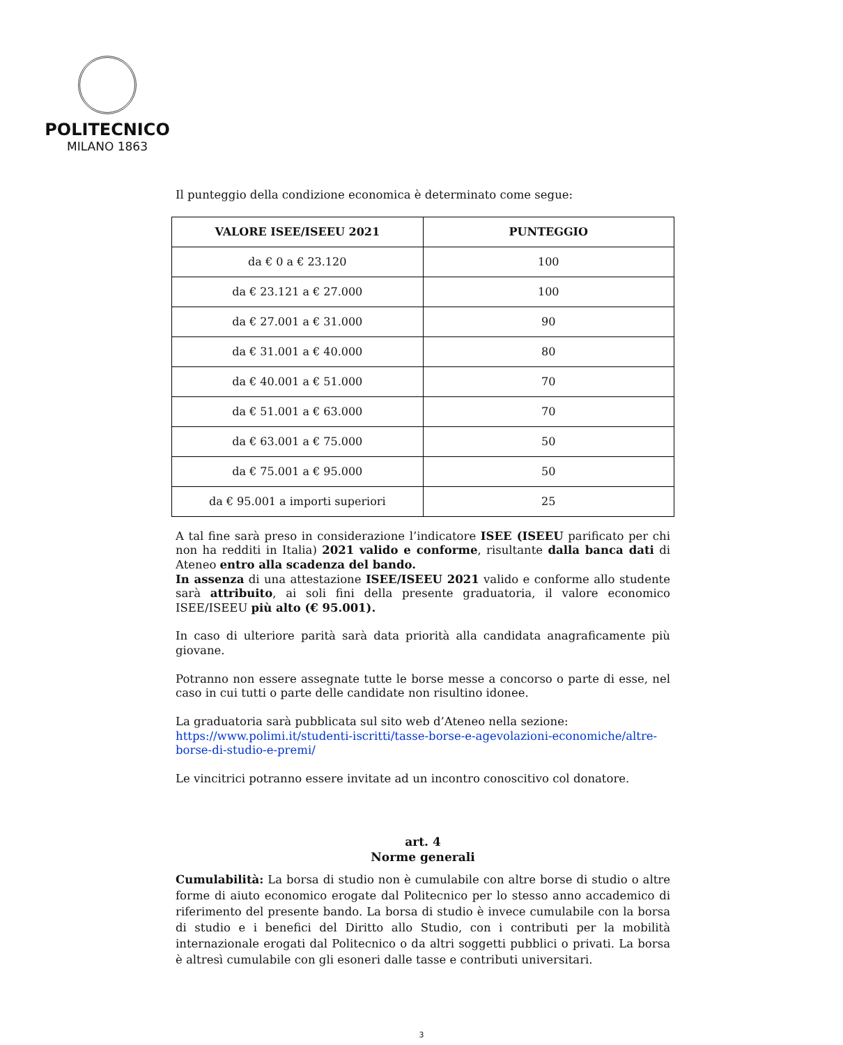POLITECNICO
MILANO 1863
Il punteggio della condizione economica è determinato come segue:
| VALORE ISEE/ISEEU 2021 | PUNTEGGIO |
| --- | --- |
| da € 0 a € 23.120 | 100 |
| da € 23.121 a € 27.000 | 100 |
| da € 27.001 a € 31.000 | 90 |
| da € 31.001 a € 40.000 | 80 |
| da € 40.001 a € 51.000 | 70 |
| da € 51.001 a € 63.000 | 70 |
| da € 63.001 a € 75.000 | 50 |
| da € 75.001 a € 95.000 | 50 |
| da € 95.001 a importi superiori | 25 |
A tal fine sarà preso in considerazione l’indicatore ISEE (ISEEU parificato per chi non ha redditi in Italia) 2021 valido e conforme, risultante dalla banca dati di Ateneo entro alla scadenza del bando.
In assenza di una attestazione ISEE/ISEEU 2021 valido e conforme allo studente sarà attribuito, ai soli fini della presente graduatoria, il valore economico ISEE/ISEEU più alto (€ 95.001).
In caso di ulteriore parità sarà data priorità alla candidata anagraficamente più giovane.
Potranno non essere assegnate tutte le borse messe a concorso o parte di esse, nel caso in cui tutti o parte delle candidate non risultino idonee.
La graduatoria sarà pubblicata sul sito web d’Ateneo nella sezione:
https://www.polimi.it/studenti-iscritti/tasse-borse-e-agevolazioni-economiche/altre-borse-di-studio-e-premi/
Le vincitrici potranno essere invitate ad un incontro conoscitivo col donatore.
art. 4
Norme generali
Cumulabilità: La borsa di studio non è cumulabile con altre borse di studio o altre forme di aiuto economico erogate dal Politecnico per lo stesso anno accademico di riferimento del presente bando. La borsa di studio è invece cumulabile con la borsa di studio e i benefici del Diritto allo Studio, con i contributi per la mobilità internazionale erogati dal Politecnico o da altri soggetti pubblici o privati. La borsa è altresì cumulabile con gli esoneri dalle tasse e contributi universitari.
3